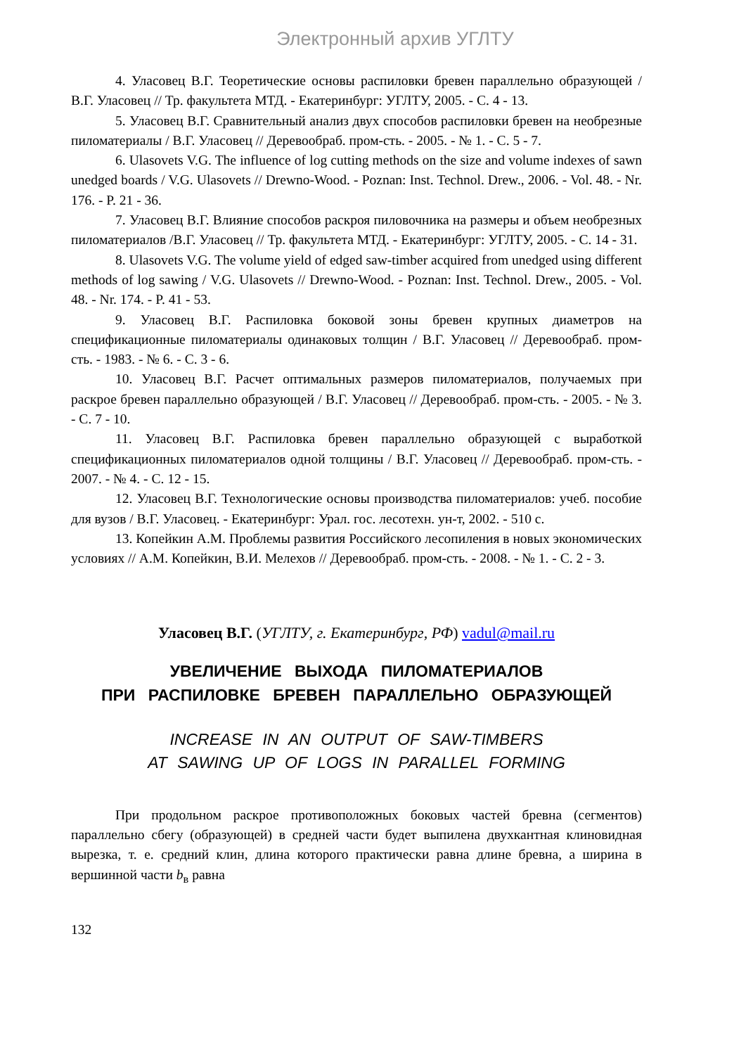Электронный архив УГЛТУ
4. Уласовец В.Г. Теоретические основы распиловки бревен параллельно образующей / В.Г. Уласовец // Тр. факультета МТД. - Екатеринбург: УГЛТУ, 2005. - С. 4 - 13.
5. Уласовец В.Г. Сравнительный анализ двух способов распиловки бревен на необрезные пиломатериалы / В.Г. Уласовец // Деревообраб. пром-сть. - 2005. - № 1. - С. 5 - 7.
6. Ulasovets V.G. The influence of log cutting methods on the size and volume indexes of sawn unedged boards / V.G. Ulasovets // Drewno-Wood. - Poznan: Inst. Technol. Drew., 2006. - Vol. 48. - Nr. 176. - P. 21 - 36.
7. Уласовец В.Г. Влияние способов раскроя пиловочника на размеры и объем необрезных пиломатериалов /В.Г. Уласовец // Тр. факультета МТД. - Екатеринбург: УГЛТУ, 2005. - С. 14 - 31.
8. Ulasovets V.G. The volume yield of edged saw-timber acquired from unedged using different methods of log sawing / V.G. Ulasovets // Drewno-Wood. - Poznan: Inst. Technol. Drew., 2005. - Vol. 48. - Nr. 174. - P. 41 - 53.
9. Уласовец В.Г. Распиловка боковой зоны бревен крупных диаметров на спецификационные пиломатериалы одинаковых толщин / В.Г. Уласовец // Деревообраб. пром-сть. - 1983. - № 6. - С. 3 - 6.
10. Уласовец В.Г. Расчет оптимальных размеров пиломатериалов, получаемых при раскрое бревен параллельно образующей / В.Г. Уласовец // Деревообраб. пром-сть. - 2005. - № 3. - С. 7 - 10.
11. Уласовец В.Г. Распиловка бревен параллельно образующей с выработкой спецификационных пиломатериалов одной толщины / В.Г. Уласовец // Деревообраб. пром-сть. - 2007. - № 4. - С. 12 - 15.
12. Уласовец В.Г. Технологические основы производства пиломатериалов: учеб. пособие для вузов / В.Г. Уласовец. - Екатеринбург: Урал. гос. лесотехн. ун-т, 2002. - 510 с.
13. Копейкин А.М. Проблемы развития Российского лесопиления в новых экономических условиях // А.М. Копейкин, В.И. Мелехов // Деревообраб. пром-сть. - 2008. - № 1. - С. 2 - 3.
Уласовец В.Г. (УГЛТУ, г. Екатеринбург, РФ) vadul@mail.ru
УВЕЛИЧЕНИЕ ВЫХОДА ПИЛОМАТЕРИАЛОВ
ПРИ РАСПИЛОВКЕ БРЕВЕН ПАРАЛЛЕЛЬНО ОБРАЗУЮЩЕЙ
INCREASE IN AN OUTPUT OF SAW-TIMBERS
AT SAWING UP OF LOGS IN PARALLEL FORMING
При продольном раскрое противоположных боковых частей бревна (сегментов) параллельно сбегу (образующей) в средней части будет выпилена двухкантная клиновидная вырезка, т. е. средний клин, длина которого практически равна длине бревна, а ширина в вершинной части b<sub>в</sub> равна
132